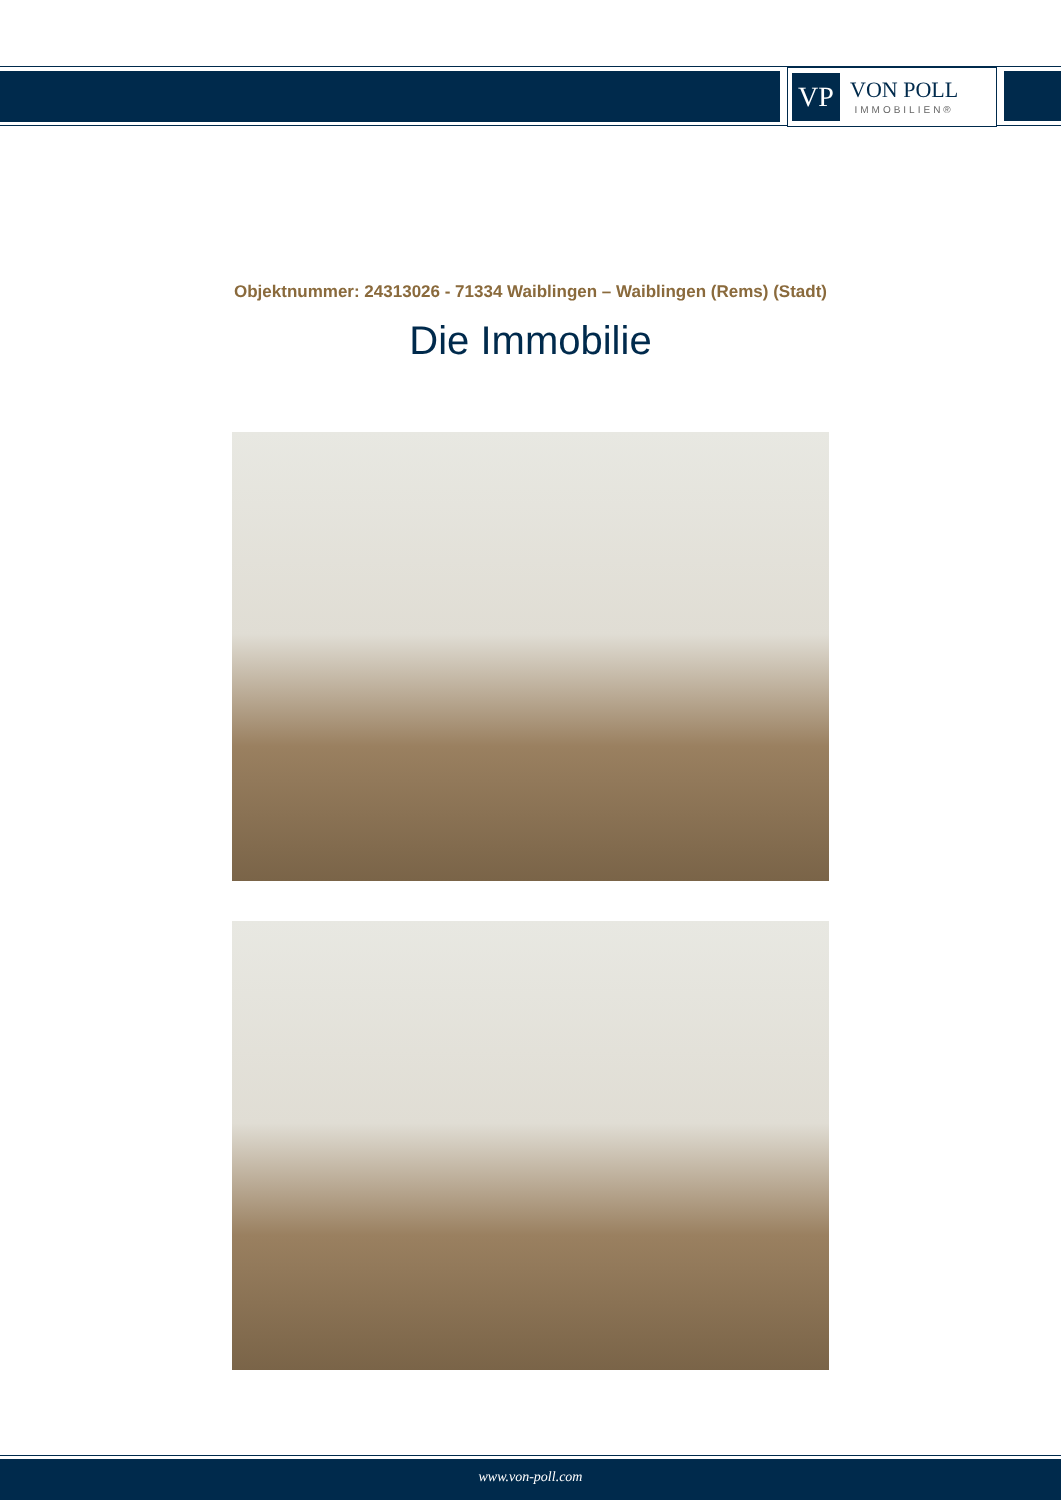VP
VON POLL
IMMOBILIEN®
Objektnummer: 24313026 - 71334 Waiblingen – Waiblingen (Rems) (Stadt)
Die Immobilie
www.von-poll.com